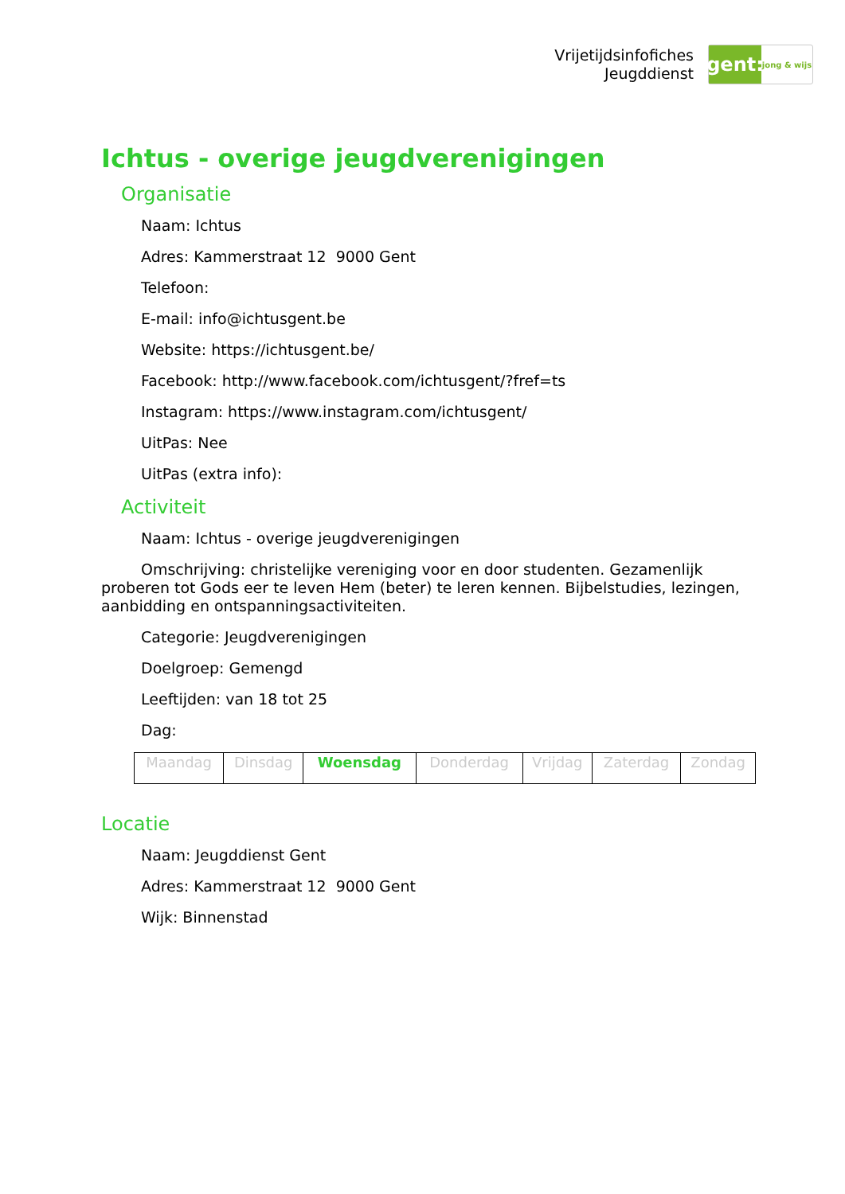Vrijetijdsinfofiches
Jeugddienst
gent:
jong & wijs
Ichtus - overige jeugdverenigingen
Organisatie
Naam: Ichtus
Adres: Kammerstraat 12 9000 Gent
Telefoon:
E-mail: info@ichtusgent.be
Website: https://ichtusgent.be/
Facebook: http://www.facebook.com/ichtusgent/?fref=ts
Instagram: https://www.instagram.com/ichtusgent/
UitPas: Nee
UitPas (extra info):
Activiteit
Naam: Ichtus - overige jeugdverenigingen
Omschrijving: christelijke vereniging voor en door studenten. Gezamenlijk proberen tot Gods eer te leven Hem (beter) te leren kennen. Bijbelstudies, lezingen, aanbidding en ontspanningsactiviteiten.
Categorie: Jeugdverenigingen
Doelgroep: Gemengd
Leeftijden: van 18 tot 25
Dag:
| Maandag | Dinsdag | Woensdag | Donderdag | Vrijdag | Zaterdag | Zondag |
Locatie
Naam: Jeugddienst Gent
Adres: Kammerstraat 12 9000 Gent
Wijk: Binnenstad